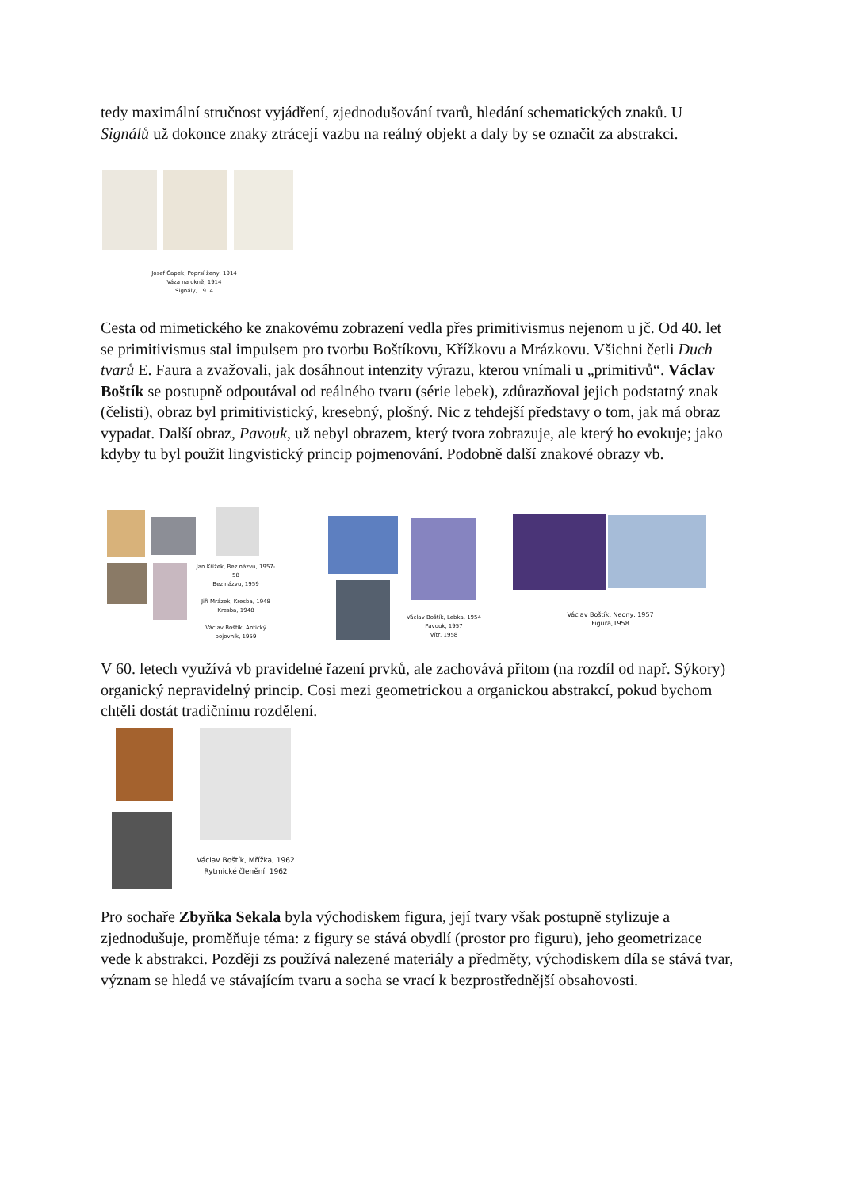tedy maximální stručnost vyjádření, zjednodušování tvarů, hledání schematických znaků. U Signálů už dokonce znaky ztrácejí vazbu na reálný objekt a daly by se označit za abstrakci.
Josef Čapek, Poprsí ženy, 1914
Váza na okně, 1914
Signály, 1914
Cesta od mimetického ke znakovému zobrazení vedla přes primitivismus nejenom u jč. Od 40. let se primitivismus stal impulsem pro tvorbu Boštíkovu, Křížkovu a Mrázkovu. Všichni četli Duch tvarů E. Faura a zvažovali, jak dosáhnout intenzity výrazu, kterou vnímali u „primitivů“. Václav Boštík se postupně odpoutával od reálného tvaru (série lebek), zdůrazňoval jejich podstatný znak (čelisti), obraz byl primitivistický, kresebný, plošný. Nic z tehdejší představy o tom, jak má obraz vypadat. Další obraz, Pavouk, už nebyl obrazem, který tvora zobrazuje, ale který ho evokuje; jako kdyby tu byl použit lingvistický princip pojmenování. Podobně další znakové obrazy vb.
Jan Křížek, Bez názvu, 1957-58
Bez názvu, 1959
Jiří Mrázek, Kresba, 1948
Kresba, 1948
Václav Boštík, Antický bojovník, 1959
Václav Boštík, Lebka, 1954
Pavouk, 1957
Vítr, 1958
Václav Boštík, Neony, 1957
Figura,1958
V 60. letech využívá vb pravidelné řazení prvků, ale zachovává přitom (na rozdíl od např. Sýkory) organický nepravidelný princip. Cosi mezi geometrickou a organickou abstrakcí, pokud bychom chtěli dostát tradičnímu rozdělení.
Václav Boštík, Mřížka, 1962
Rytmické členění, 1962
Pro sochaře Zbyňka Sekala byla východiskem figura, její tvary však postupně stylizuje a zjednodušuje, proměňuje téma: z figury se stává obydlí (prostor pro figuru), jeho geometrizace vede k abstrakci. Později zs používá nalezené materiály a předměty, východiskem díla se stává tvar, význam se hledá ve stávajícím tvaru a socha se vrací k bezprostřednější obsahovosti.